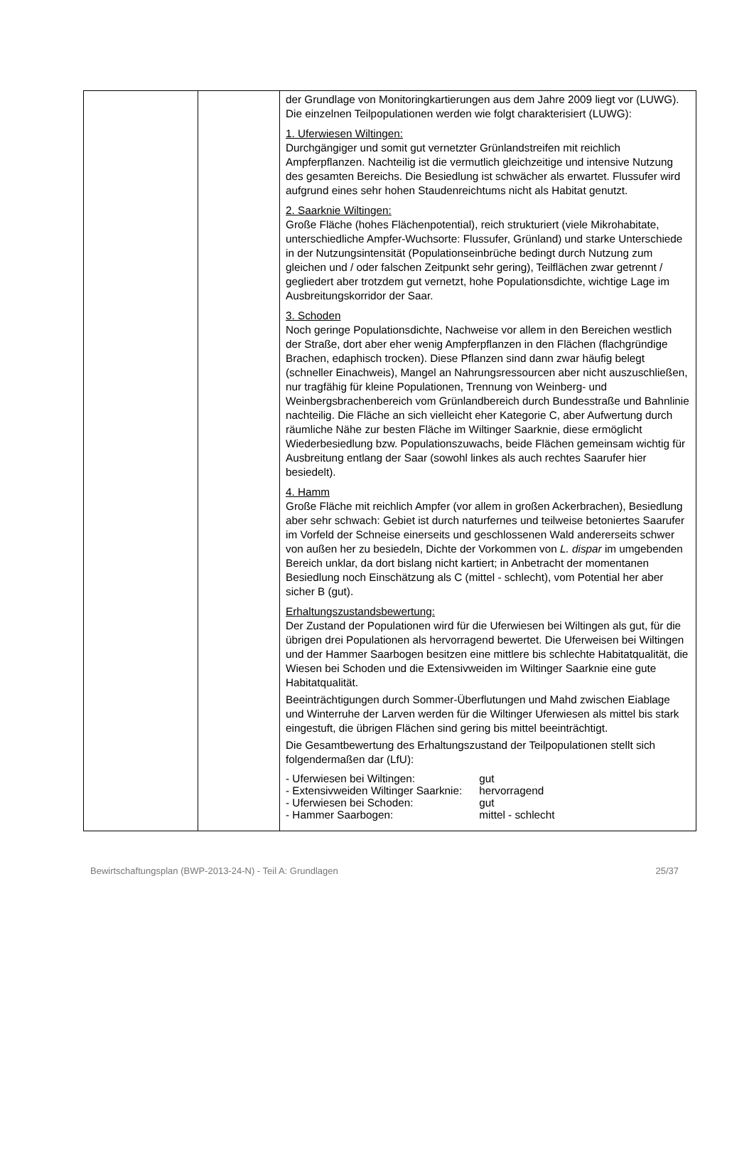| | | der Grundlage von Monitoringkartierungen aus dem Jahre 2009 liegt vor (LUWG). Die einzelnen Teilpopulationen werden wie folgt charakterisiert (LUWG): 1. Uferwiesen Wiltingen: Durchgängiger und somit gut vernetzter Grünlandstreifen mit reichlich Ampferpflanzen. Nachteilig ist die vermutlich gleichzeitige und intensive Nutzung des gesamten Bereichs. Die Besiedlung ist schwächer als erwartet. Flussufer wird aufgrund eines sehr hohen Staudenreichtums nicht als Habitat genutzt. 2. Saarknie Wiltingen: Große Fläche (hohes Flächenpotential), reich strukturiert (viele Mikrohabitate, unterschiedliche Ampfer-Wuchsorte: Flussufer, Grünland) und starke Unterschiede in der Nutzungsintensität (Populationseinbrüche bedingt durch Nutzung zum gleichen und / oder falschen Zeitpunkt sehr gering), Teilflächen zwar getrennt / gegliedert aber trotzdem gut vernetzt, hohe Populationsdichte, wichtige Lage im Ausbreitungskorridor der Saar. 3. Schoden Noch geringe Populationsdichte, Nachweise vor allem in den Bereichen westlich der Straße, dort aber eher wenig Ampferpflanzen in den Flächen (flachgründige Brachen, edaphisch trocken). Diese Pflanzen sind dann zwar häufig belegt (schneller Einachweis), Mangel an Nahrungsressourcen aber nicht auszuschließen, nur tragfähig für kleine Populationen, Trennung von Weinberg- und Weinbergsbrachenbereich vom Grünlandbereich durch Bundesstraße und Bahnlinie nachteilig. Die Fläche an sich vielleicht eher Kategorie C, aber Aufwertung durch räumliche Nähe zur besten Fläche im Wiltinger Saarknie, diese ermöglicht Wiederbesiedlung bzw. Populationszuwachs, beide Flächen gemeinsam wichtig für Ausbreitung entlang der Saar (sowohl linkes als auch rechtes Saarufer hier besiedelt). 4. Hamm Große Fläche mit reichlich Ampfer (vor allem in großen Ackerbrachen), Besiedlung aber sehr schwach: Gebiet ist durch naturfernes und teilweise betoniertes Saarufer im Vorfeld der Schneise einerseits und geschlossenen Wald andererseits schwer von außen her zu besiedeln, Dichte der Vorkommen von L. dispar im umgebenden Bereich unklar, da dort bislang nicht kartiert; in Anbetracht der momentanen Besiedlung noch Einschätzung als C (mittel - schlecht), vom Potential her aber sicher B (gut). Erhaltungszustandsbewertung: Der Zustand der Populationen wird für die Uferwiesen bei Wiltingen als gut, für die übrigen drei Populationen als hervorragend bewertet. Die Uferweisen bei Wiltingen und der Hammer Saarbogen besitzen eine mittlere bis schlechte Habitatqualität, die Wiesen bei Schoden und die Extensivweiden im Wiltinger Saarknie eine gute Habitatqualität. Beeinträchtigungen durch Sommer-Überflutungen und Mahd zwischen Eiablage und Winterruhe der Larven werden für die Wiltinger Uferwiesen als mittel bis stark eingestuft, die übrigen Flächen sind gering bis mittel beeinträchtigt. Die Gesamtbewertung des Erhaltungszustand der Teilpopulationen stellt sich folgendermaßen dar (LfU): / - Uferwiesen bei Wiltingen: / gut / / - Extensivweiden Wiltinger Saarknie: / hervorragend / / - Uferwiesen bei Schoden: / gut / / - Hammer Saarbogen: / mittel - schlecht / |
Bewirtschaftungsplan (BWP-2013-24-N) - Teil A: Grundlagen 25/37